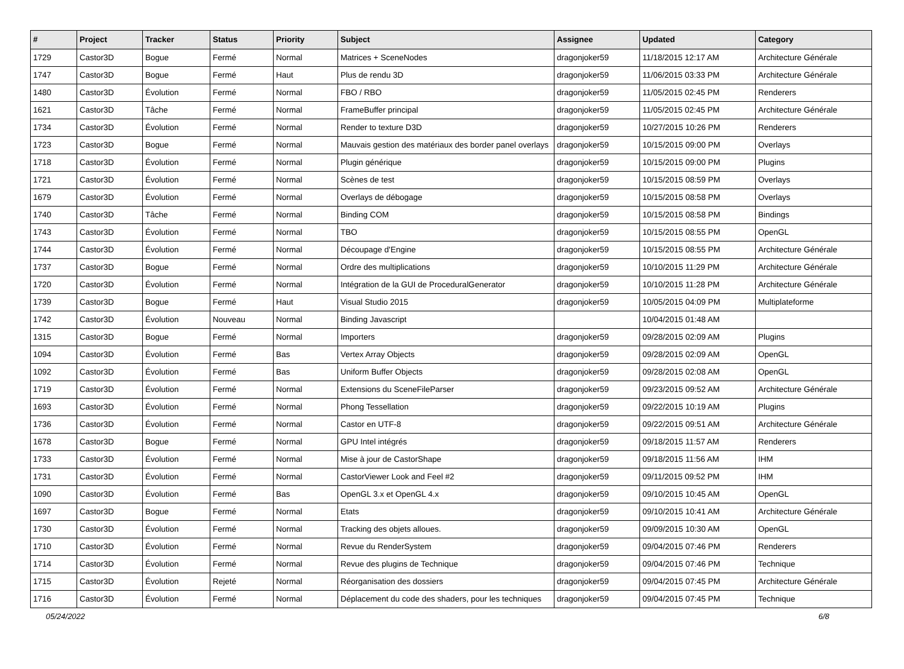| # | Project | Tracker | Status | Priority | Subject | Assignee | Updated | Category |
| --- | --- | --- | --- | --- | --- | --- | --- | --- |
| 1729 | Castor3D | Bogue | Fermé | Normal | Matrices + SceneNodes | dragonjoker59 | 11/18/2015 12:17 AM | Architecture Générale |
| 1747 | Castor3D | Bogue | Fermé | Haut | Plus de rendu 3D | dragonjoker59 | 11/06/2015 03:33 PM | Architecture Générale |
| 1480 | Castor3D | Évolution | Fermé | Normal | FBO / RBO | dragonjoker59 | 11/05/2015 02:45 PM | Renderers |
| 1621 | Castor3D | Tâche | Fermé | Normal | FrameBuffer principal | dragonjoker59 | 11/05/2015 02:45 PM | Architecture Générale |
| 1734 | Castor3D | Évolution | Fermé | Normal | Render to texture D3D | dragonjoker59 | 10/27/2015 10:26 PM | Renderers |
| 1723 | Castor3D | Bogue | Fermé | Normal | Mauvais gestion des matériaux des border panel overlays | dragonjoker59 | 10/15/2015 09:00 PM | Overlays |
| 1718 | Castor3D | Évolution | Fermé | Normal | Plugin générique | dragonjoker59 | 10/15/2015 09:00 PM | Plugins |
| 1721 | Castor3D | Évolution | Fermé | Normal | Scènes de test | dragonjoker59 | 10/15/2015 08:59 PM | Overlays |
| 1679 | Castor3D | Évolution | Fermé | Normal | Overlays de débogage | dragonjoker59 | 10/15/2015 08:58 PM | Overlays |
| 1740 | Castor3D | Tâche | Fermé | Normal | Binding COM | dragonjoker59 | 10/15/2015 08:58 PM | Bindings |
| 1743 | Castor3D | Évolution | Fermé | Normal | TBO | dragonjoker59 | 10/15/2015 08:55 PM | OpenGL |
| 1744 | Castor3D | Évolution | Fermé | Normal | Découpage d'Engine | dragonjoker59 | 10/15/2015 08:55 PM | Architecture Générale |
| 1737 | Castor3D | Bogue | Fermé | Normal | Ordre des multiplications | dragonjoker59 | 10/10/2015 11:29 PM | Architecture Générale |
| 1720 | Castor3D | Évolution | Fermé | Normal | Intégration de la GUI de ProceduralGenerator | dragonjoker59 | 10/10/2015 11:28 PM | Architecture Générale |
| 1739 | Castor3D | Bogue | Fermé | Haut | Visual Studio 2015 | dragonjoker59 | 10/05/2015 04:09 PM | Multiplateforme |
| 1742 | Castor3D | Évolution | Nouveau | Normal | Binding Javascript | | 10/04/2015 01:48 AM | |
| 1315 | Castor3D | Bogue | Fermé | Normal | Importers | dragonjoker59 | 09/28/2015 02:09 AM | Plugins |
| 1094 | Castor3D | Évolution | Fermé | Bas | Vertex Array Objects | dragonjoker59 | 09/28/2015 02:09 AM | OpenGL |
| 1092 | Castor3D | Évolution | Fermé | Bas | Uniform Buffer Objects | dragonjoker59 | 09/28/2015 02:08 AM | OpenGL |
| 1719 | Castor3D | Évolution | Fermé | Normal | Extensions du SceneFileParser | dragonjoker59 | 09/23/2015 09:52 AM | Architecture Générale |
| 1693 | Castor3D | Évolution | Fermé | Normal | Phong Tessellation | dragonjoker59 | 09/22/2015 10:19 AM | Plugins |
| 1736 | Castor3D | Évolution | Fermé | Normal | Castor en UTF-8 | dragonjoker59 | 09/22/2015 09:51 AM | Architecture Générale |
| 1678 | Castor3D | Bogue | Fermé | Normal | GPU Intel intégrés | dragonjoker59 | 09/18/2015 11:57 AM | Renderers |
| 1733 | Castor3D | Évolution | Fermé | Normal | Mise à jour de CastorShape | dragonjoker59 | 09/18/2015 11:56 AM | IHM |
| 1731 | Castor3D | Évolution | Fermé | Normal | CastorViewer Look and Feel #2 | dragonjoker59 | 09/11/2015 09:52 PM | IHM |
| 1090 | Castor3D | Évolution | Fermé | Bas | OpenGL 3.x et OpenGL 4.x | dragonjoker59 | 09/10/2015 10:45 AM | OpenGL |
| 1697 | Castor3D | Bogue | Fermé | Normal | Etats | dragonjoker59 | 09/10/2015 10:41 AM | Architecture Générale |
| 1730 | Castor3D | Évolution | Fermé | Normal | Tracking des objets alloues. | dragonjoker59 | 09/09/2015 10:30 AM | OpenGL |
| 1710 | Castor3D | Évolution | Fermé | Normal | Revue du RenderSystem | dragonjoker59 | 09/04/2015 07:46 PM | Renderers |
| 1714 | Castor3D | Évolution | Fermé | Normal | Revue des plugins de Technique | dragonjoker59 | 09/04/2015 07:46 PM | Technique |
| 1715 | Castor3D | Évolution | Rejeté | Normal | Réorganisation des dossiers | dragonjoker59 | 09/04/2015 07:45 PM | Architecture Générale |
| 1716 | Castor3D | Évolution | Fermé | Normal | Déplacement du code des shaders, pour les techniques | dragonjoker59 | 09/04/2015 07:45 PM | Technique |
05/24/2022 6/8